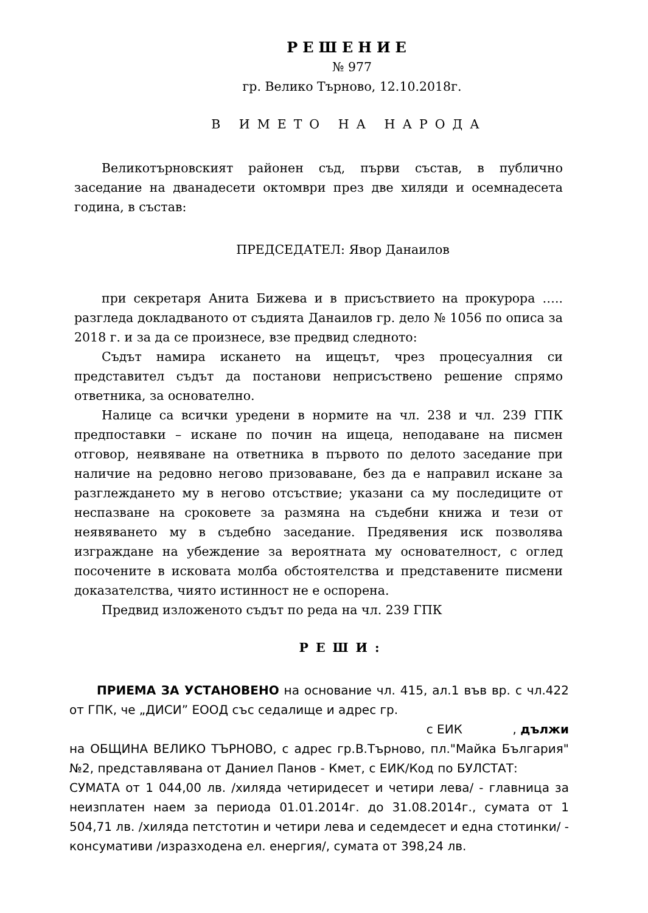РЕШЕНИЕ
№ 977
гр. Велико Търново, 12.10.2018г.
В ИМЕТО НА НАРОДА
Великотърновският районен съд, първи състав, в публично заседание на дванадесети октомври през две хиляди и осемнадесета година, в състав:
ПРЕДСЕДАТЕЛ: Явор Данаилов
при секретаря Анита Бижева и в присъствието на прокурора ….. разгледа докладваното от съдията Данаилов гр. дело № 1056 по описа за 2018 г. и за да се произнесе, взе предвид следното:
Съдът намира искането на ищецът, чрез процесуалния си представител съдът да постанови неприсъствено решение спрямо ответника, за основателно.
Налице са всички уредени в нормите на чл. 238 и чл. 239 ГПК предпоставки – искане по почин на ищеца, неподаване на писмен отговор, неявяване на ответника в първото по делото заседание при наличие на редовно негово призоваване, без да е направил искане за разглеждането му в негово отсъствие; указани са му последиците от неспазване на сроковете за размяна на съдебни книжа и тези от неявяването му в съдебно заседание. Предявения иск позволява изграждане на убеждение за вероятната му основателност, с оглед посочените в исковата молба обстоятелства и представените писмени доказателства, чиято истинност не е оспорена.
Предвид изложеното съдът по реда на чл. 239 ГПК
РЕШИ:
ПРИЕМА ЗА УСТАНОВЕНО на основание чл. 415, ал.1 във вр. с чл.422 от ГПК, че „ДИСИ” ЕООД със седалище и адрес гр.
с ЕИК , дължи
на ОБЩИНА ВЕЛИКО ТЪРНОВО, с адрес гр.В.Търново, пл."Майка България" №2, представлявана от Даниел Панов - Кмет, с ЕИК/Код по БУЛСТАТ: СУМАТА от 1 044,00 лв. /хиляда четиридесет и четири лева/ - главница за неизплатен наем за периода 01.01.2014г. до 31.08.2014г., сумата от 1 504,71 лв. /хиляда петстотин и четири лева и седемдесет и една стотинки/ - консумативи /изразходена ел. енергия/, сумата от 398,24 лв.